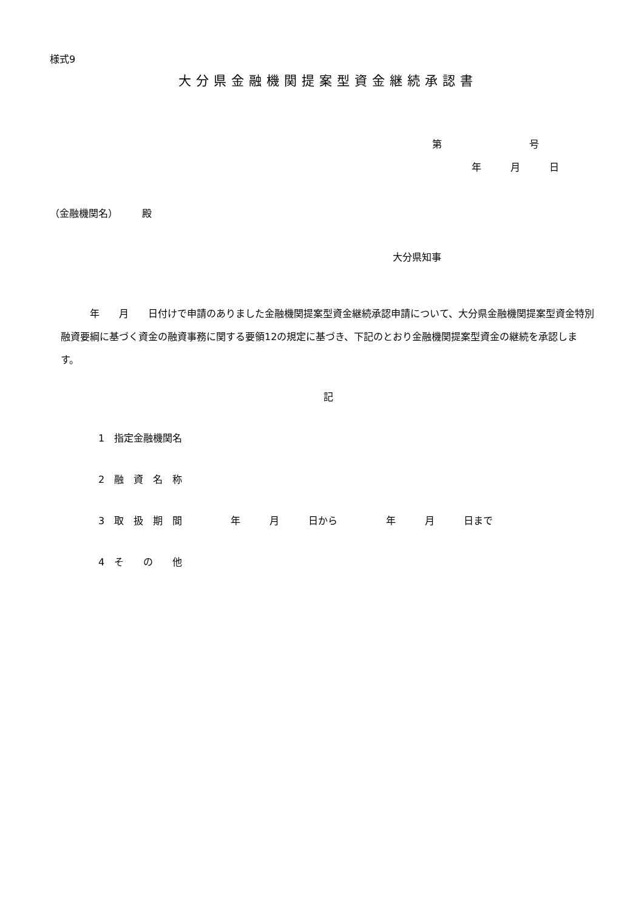様式9
大分県金融機関提案型資金継続承認書
第　　　　　　　　　号
年　　　月　　　日
（金融機関名）　　　殿
大分県知事
　　　年　　月　　日付けで申請のありました金融機関提案型資金継続承認申請について、大分県金融機関提案型資金特別融資要綱に基づく資金の融資事務に関する要領12の規定に基づき、下記のとおり金融機関提案型資金の継続を承認します。
記
1　指定金融機関名
2　融　資　名　称
3　取　扱　期　間　　　　　年　　　月　　　日から　　　　　年　　　月　　　日まで
4　そ　　の　　他